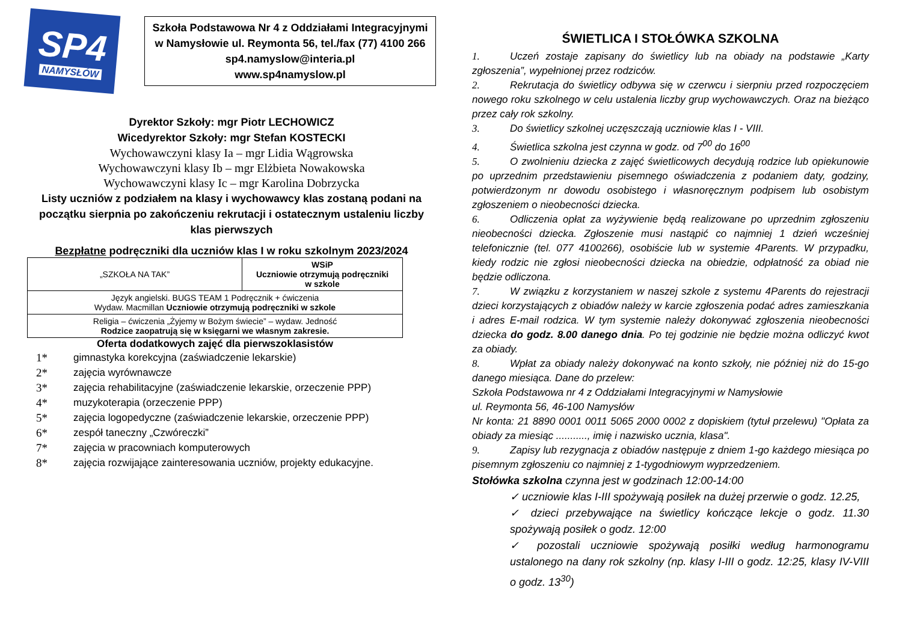SP4
NAMYSŁÓW
Szkoła Podstawowa Nr 4 z Oddziałami Integracyjnymi
w Namysłowie ul. Reymonta 56, tel./fax (77) 4100 266
sp4.namyslow@interia.pl
www.sp4namyslow.pl
Dyrektor Szkoły: mgr Piotr LECHOWICZ
Wicedyrektor Szkoły: mgr Stefan KOSTECKI
Wychowawczyni klasy Ia – mgr Lidia Wągrowska
Wychowawczyni klasy Ib – mgr Elżbieta Nowakowska
Wychowawczyni klasy Ic – mgr Karolina Dobrzycka
Listy uczniów z podziałem na klasy i wychowawcy klas zostaną podani na początku sierpnia po zakończeniu rekrutacji i ostatecznym ustaleniu liczby klas pierwszych
Bezpłatne podręczniki dla uczniów klas I w roku szkolnym 2023/2024
| „SZKOŁA NA TAK” | WSiP Uczniowie otrzymują podręczniki w szkole |
| Język angielski. BUGS TEAM 1 Podręcznik + ćwiczenia Wydaw. Macmillan Uczniowie otrzymują podręczniki w szkole | |
| Religia – ćwiczenia „Żyjemy w Bożym świecie” – wydaw. Jedność Rodzice zaopatrują się w księgarni we własnym zakresie. | |
Oferta dodatkowych zajęć dla pierwszoklasistów
1* gimnastyka korekcyjna (zaświadczenie lekarskie)
2* zajęcia wyrównawcze
3* zajęcia rehabilitacyjne (zaświadczenie lekarskie, orzeczenie PPP)
4* muzykoterapia (orzeczenie PPP)
5* zajęcia logopedyczne (zaświadczenie lekarskie, orzeczenie PPP)
6* zespół taneczny „Czwóreczki”
7* zajęcia w pracowniach komputerowych
8* zajęcia rozwijające zainteresowania uczniów, projekty edukacyjne.
ŚWIETLICA I STOŁÓWKA SZKOLNA
1. Uczeń zostaje zapisany do świetlicy lub na obiady na podstawie „Karty zgłoszenia”, wypełnionej przez rodziców.
2. Rekrutacja do świetlicy odbywa się w czerwcu i sierpniu przed rozpoczęciem nowego roku szkolnego w celu ustalenia liczby grup wychowawczych. Oraz na bieżąco przez cały rok szkolny.
3. Do świetlicy szkolnej uczęszczają uczniowie klas I - VIII.
4. Świetlica szkolna jest czynna w godz. od 7<sup>00</sup> do 16<sup>00</sup>
5. O zwolnieniu dziecka z zajęć świetlicowych decydują rodzice lub opiekunowie po uprzednim przedstawieniu pisemnego oświadczenia z podaniem daty, godziny, potwierdzonym nr dowodu osobistego i własnoręcznym podpisem lub osobistym zgłoszeniem o nieobecności dziecka.
6. Odliczenia opłat za wyżywienie będą realizowane po uprzednim zgłoszeniu nieobecności dziecka. Zgłoszenie musi nastąpić co najmniej 1 dzień wcześniej telefonicznie (tel. 077 4100266), osobiście lub w systemie 4Parents. W przypadku, kiedy rodzic nie zgłosi nieobecności dziecka na obiedzie, odpłatność za obiad nie będzie odliczona.
7. W związku z korzystaniem w naszej szkole z systemu 4Parents do rejestracji dzieci korzystających z obiadów należy w karcie zgłoszenia podać adres zamieszkania i adres E-mail rodzica. W tym systemie należy dokonywać zgłoszenia nieobecności dziecka do godz. 8.00 danego dnia. Po tej godzinie nie będzie można odliczyć kwot za obiady.
8. Wpłat za obiady należy dokonywać na konto szkoły, nie później niż do 15-go danego miesiąca. Dane do przelew:
Szkoła Podstawowa nr 4 z Oddziałami Integracyjnymi w Namysłowie
ul. Reymonta 56, 46-100 Namysłów
Nr konta: 21 8890 0001 0011 5065 2000 0002 z dopiskiem (tytuł przelewu) "Opłata za obiady za miesiąc ..........., imię i nazwisko ucznia, klasa".
9. Zapisy lub rezygnacja z obiadów następuje z dniem 1-go każdego miesiąca po pisemnym zgłoszeniu co najmniej z 1-tygodniowym wyprzedzeniem.
Stołówka szkolna czynna jest w godzinach 12:00-14:00
✓ uczniowie klas I-III spożywają posiłek na dużej przerwie o godz. 12.25,
✓ dzieci przebywające na świetlicy kończące lekcje o godz. 11.30 spożywają posiłek o godz. 12:00
✓ pozostali uczniowie spożywają posiłki według harmonogramu ustalonego na dany rok szkolny (np. klasy I-III o godz. 12:25, klasy IV-VIII o godz. 13<sup>30</sup>)